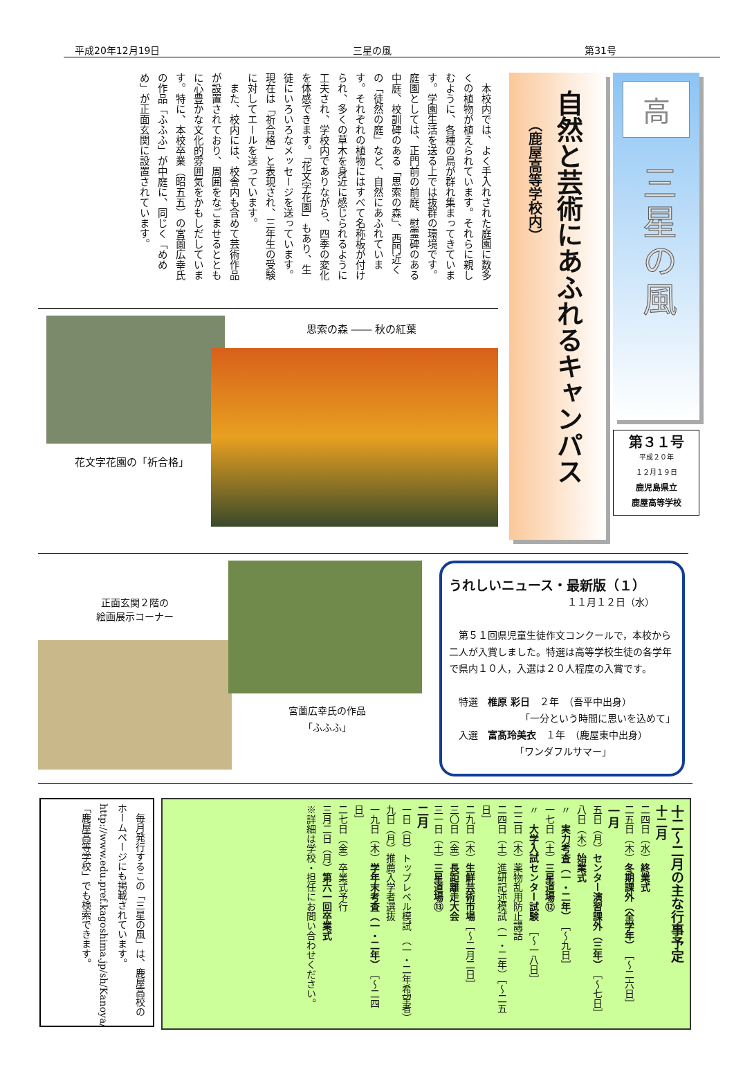平成20年12月19日 三星の風 第31号
高
三星の風
第３１号
平成２０年
１２月１９日
鹿児島県立
鹿屋高等学校
自然と芸術にあふれるキャンパス
（鹿屋高等学校内）
　本校内では、よく手入れされた庭園に数多くの植物が植えられています。それらに親しむように、各種の鳥が群れ集まってきています。学園生活を送る上では抜群の環境です。　庭園としては、正門前の前庭、慰霊碑のある中庭、校訓碑のある「思索の森」、西門近くの「徒然の庭」など、自然にあふれています。それぞれの植物にはすべて名称板が付けられ、多くの草木を身近に感じられるように工夫され、学校内でありながら、四季の変化を体感できます。「花文字花園」もあり、生徒にいろいろなメッセージを送っています。現在は「祈合格」と表現され、三年生の受験に対してエールを送っています。
　また、校内には、校舎内も含めて芸術作品が設置されており、周囲をなごませるとともに心豊かな文化的雰囲気をかもしだしています。特に、本校卒業（昭五五）の宮薗広幸氏の作品「ふふふ」が中庭に、同じく「めめめ」が正面玄関に設置されています。
花文字花園の「祈合格」
思索の森 ―― 秋の紅葉
正面玄関２階の
絵画展示コーナー
宮薗広幸氏の作品
「ふふふ」
うれしいニュース・最新版（１）
１１月１２日（水）
　第５１回県児童生徒作文コンクールで，本校から二人が入賞しました。特選は高等学校生徒の各学年で県内１０人，入選は２０人程度の入賞です。
　特選　椎原 彩日　２年　（吾平中出身）
「一分という時間に思いを込めて」
　入選　富髙玲美衣　１年　（鹿屋東中出身）
「ワンダフルサマー」
　毎月発行するこの「三星の風」は、鹿屋高校のホームページにも掲載されています。
http://www.edu.pref.kagoshima.jp/sh/Kanoya/
「鹿屋高等学校」でも検索できます。
十二～二月の主な行事予定
十二月
二四日（水）終業式
二五日（木）冬期課外（全学年）　［～二六日］
一月
五日（月）センター演習課外（三年）　［～七日］
八日（木）始業式
〃　実力考査（一・二年）　［～九日］
一七日（土）三星道場⑫
〃　大学入試センター試験　［～一八日］
二二日（木）薬物乱用防止講話
二四日（土）進研記述模試（一・二年）［～二五日］
二九日（木）生鮮芸術市場［～二月二日］
三〇日（金）長距離走大会
三一日（土）三星道場⑬
二月
一日（日）トップレベル模試　（一・二年希望者）
九日（月）推薦入学者選抜
一九日（木）学年末考査（一・二年）　［～二四日］
二七日（金）卒業式予行
三月二日（月）第六一回卒業式
※詳細は学校・担任にお問い合わせください。